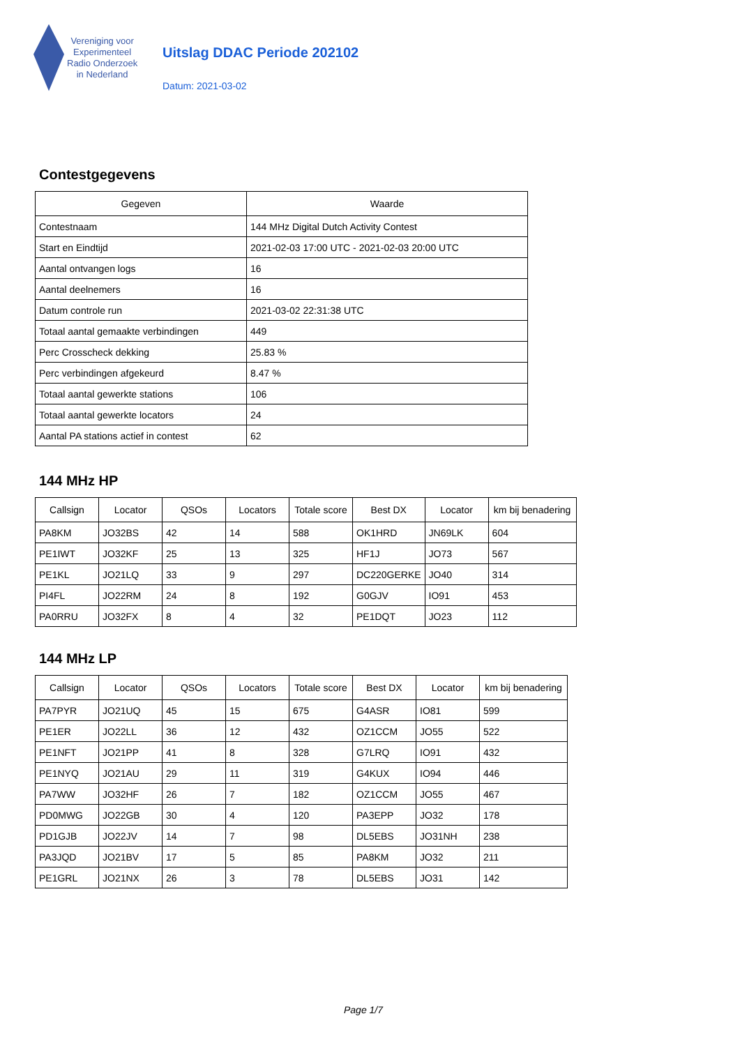Vereniging voor
Experimenteel
Radio Onderzoek
in Nederland
Uitslag DDAC Periode 202102
Datum: 2021-03-02
Contestgegevens
| Gegeven | Waarde |
| --- | --- |
| Contestnaam | 144 MHz Digital Dutch Activity Contest |
| Start en Eindtijd | 2021-02-03 17:00 UTC - 2021-02-03 20:00 UTC |
| Aantal ontvangen logs | 16 |
| Aantal deelnemers | 16 |
| Datum controle run | 2021-03-02 22:31:38 UTC |
| Totaal aantal gemaakte verbindingen | 449 |
| Perc Crosscheck dekking | 25.83 % |
| Perc verbindingen afgekeurd | 8.47 % |
| Totaal aantal gewerkte stations | 106 |
| Totaal aantal gewerkte locators | 24 |
| Aantal PA stations actief in contest | 62 |
144 MHz HP
| Callsign | Locator | QSOs | Locators | Totale score | Best DX | Locator | km bij benadering |
| --- | --- | --- | --- | --- | --- | --- | --- |
| PA8KM | JO32BS | 42 | 14 | 588 | OK1HRD | JN69LK | 604 |
| PE1IWT | JO32KF | 25 | 13 | 325 | HF1J | JO73 | 567 |
| PE1KL | JO21LQ | 33 | 9 | 297 | DC220GERKE | JO40 | 314 |
| PI4FL | JO22RM | 24 | 8 | 192 | G0GJV | IO91 | 453 |
| PA0RRU | JO32FX | 8 | 4 | 32 | PE1DQT | JO23 | 112 |
144 MHz LP
| Callsign | Locator | QSOs | Locators | Totale score | Best DX | Locator | km bij benadering |
| --- | --- | --- | --- | --- | --- | --- | --- |
| PA7PYR | JO21UQ | 45 | 15 | 675 | G4ASR | IO81 | 599 |
| PE1ER | JO22LL | 36 | 12 | 432 | OZ1CCM | JO55 | 522 |
| PE1NFT | JO21PP | 41 | 8 | 328 | G7LRQ | IO91 | 432 |
| PE1NYQ | JO21AU | 29 | 11 | 319 | G4KUX | IO94 | 446 |
| PA7WW | JO32HF | 26 | 7 | 182 | OZ1CCM | JO55 | 467 |
| PD0MWG | JO22GB | 30 | 4 | 120 | PA3EPP | JO32 | 178 |
| PD1GJB | JO22JV | 14 | 7 | 98 | DL5EBS | JO31NH | 238 |
| PA3JQD | JO21BV | 17 | 5 | 85 | PA8KM | JO32 | 211 |
| PE1GRL | JO21NX | 26 | 3 | 78 | DL5EBS | JO31 | 142 |
Page 1/7